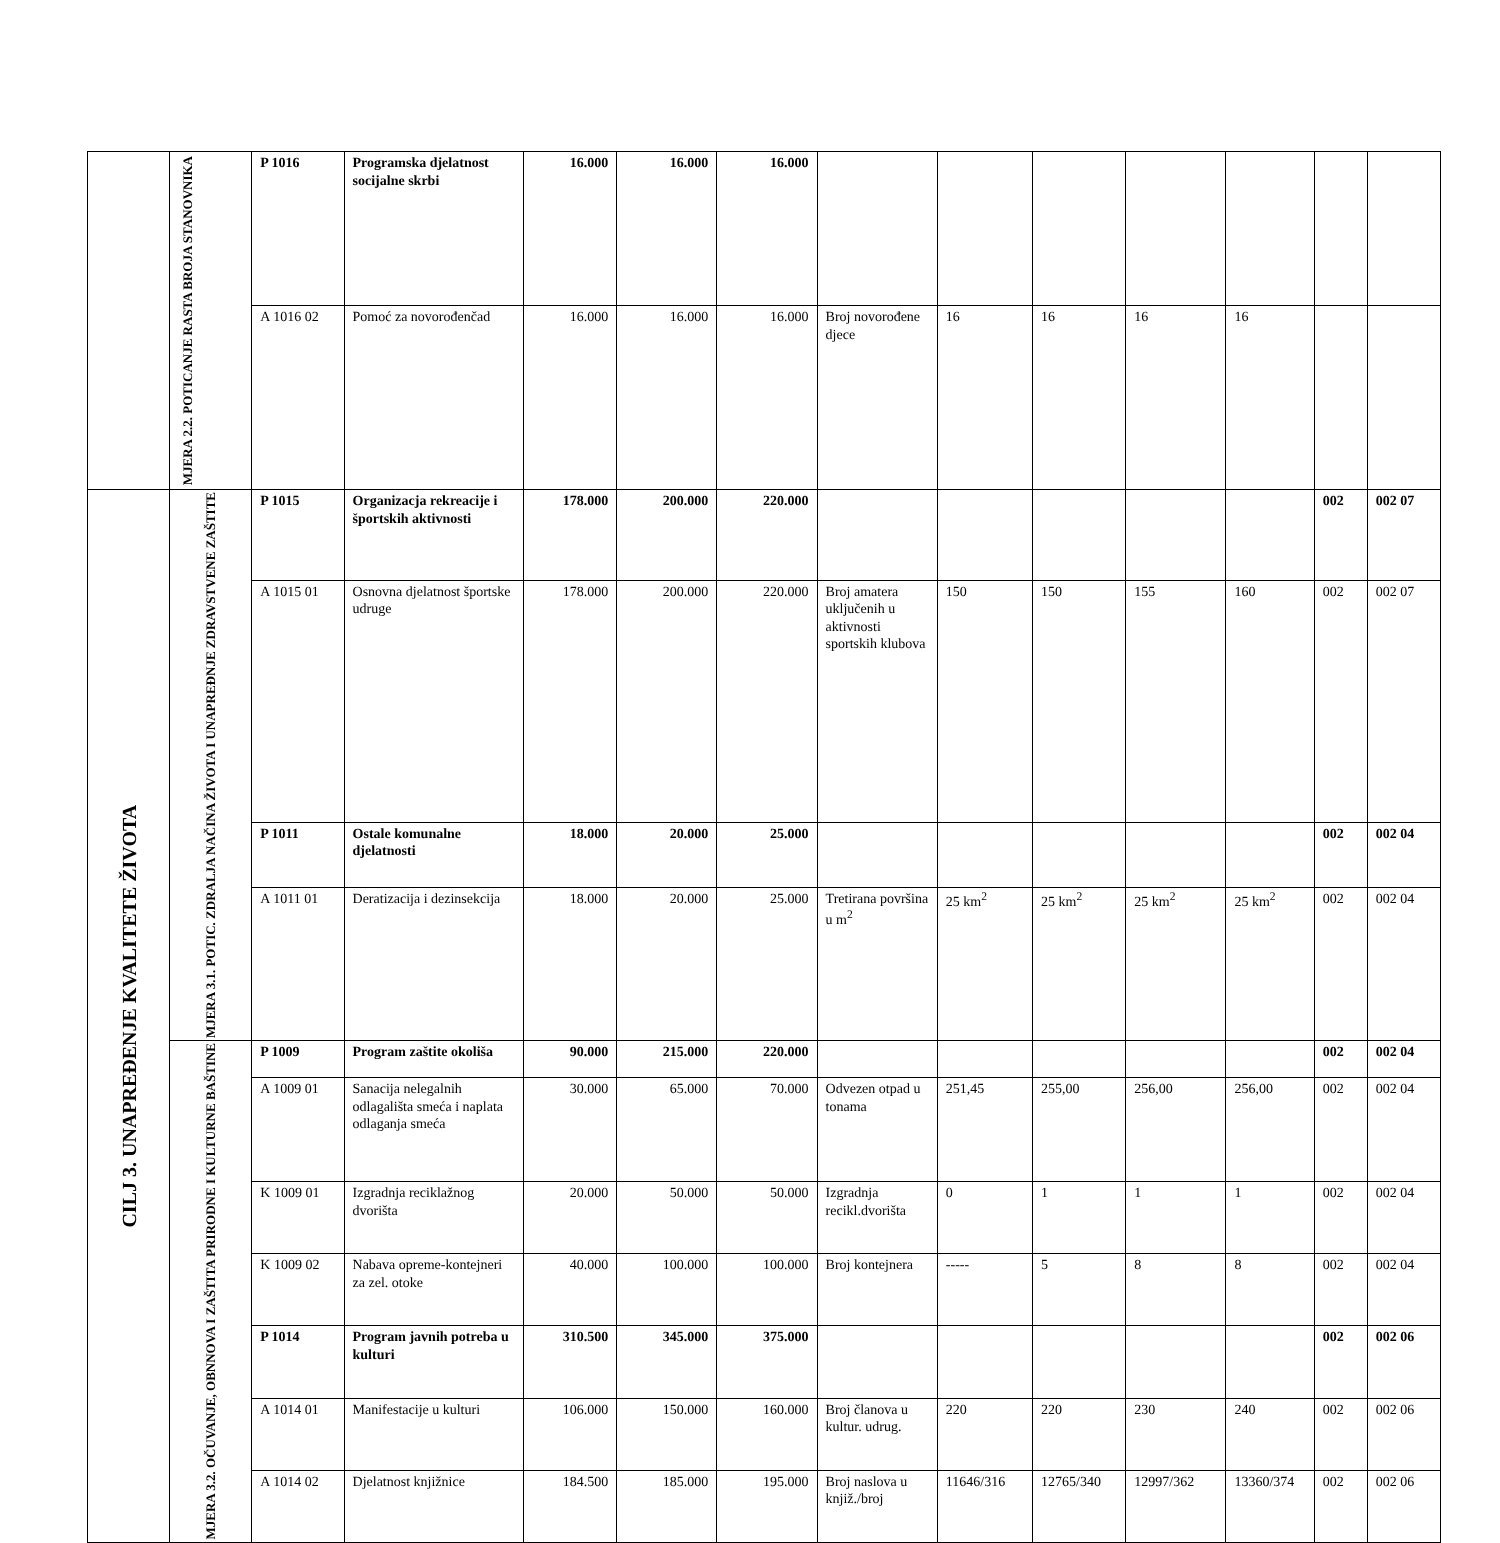| | MJERA 2.2. POTICANJE RASTA BROJA STANOVNIKA | P 1016 | Programska djelatnost socijalne skrbi | 16.000 | 16.000 | 16.000 | | | | | | | |
| | | A 1016 02 | Pomoć za novorođenčad | 16.000 | 16.000 | 16.000 | Broj novorođene djece | 16 | 16 | 16 | 16 | | |
| CILJ 3. UNAPREĐENJE KVALITETE ŽIVOTA | MJERA 3.1. POTIC. ZDRALJA NAČINA ŽIVOTA I UNAPREĐNJE ZDRAVSTVENE ZAŠTITE | P 1015 | Organizacja rekreacije i športskih aktivnosti | 178.000 | 200.000 | 220.000 | | | | | | 002 | 002 07 |
| | | A 1015 01 | Osnovna djelatnost športske udruge | 178.000 | 200.000 | 220.000 | Broj amatera uključenih u aktivnosti sportskih klubova | 150 | 150 | 155 | 160 | 002 | 002 07 |
| | | P 1011 | Ostale komunalne djelatnosti | 18.000 | 20.000 | 25.000 | | | | | | 002 | 002 04 |
| | | A 1011 01 | Deratizacija i dezinsekcija | 18.000 | 20.000 | 25.000 | Tretirana površina u m<sup>2</sup> | 25 km<sup>2</sup> | 25 km<sup>2</sup> | 25 km<sup>2</sup> | 25 km<sup>2</sup> | 002 | 002 04 |
| | MJERA 3.2. OČUVANJE, OBNNOVA I ZAŠTITA PRIRODNE I KULTURNE BAŠTINE | P 1009 | Program zaštite okoliša | 90.000 | 215.000 | 220.000 | | | | | | 002 | 002 04 |
| | | A 1009 01 | Sanacija nelegalnih odlagališta smeća i naplata odlaganja smeća | 30.000 | 65.000 | 70.000 | Odvezen otpad u tonama | 251,45 | 255,00 | 256,00 | 256,00 | 002 | 002 04 |
| | | K 1009 01 | Izgradnja reciklažnog dvorišta | 20.000 | 50.000 | 50.000 | Izgradnja recikl.dvorišta | 0 | 1 | 1 | 1 | 002 | 002 04 |
| | | K 1009 02 | Nabava opreme-kontejneri za zel. otoke | 40.000 | 100.000 | 100.000 | Broj kontejnera | ----- | 5 | 8 | 8 | 002 | 002 04 |
| | | P 1014 | Program javnih potreba u kulturi | 310.500 | 345.000 | 375.000 | | | | | | 002 | 002 06 |
| | | A 1014 01 | Manifestacije u kulturi | 106.000 | 150.000 | 160.000 | Broj članova u kultur. udrug. | 220 | 220 | 230 | 240 | 002 | 002 06 |
| | | A 1014 02 | Djelatnost knjižnice | 184.500 | 185.000 | 195.000 | Broj naslova u knjiž./broj | 11646/316 | 12765/340 | 12997/362 | 13360/374 | 002 | 002 06 |